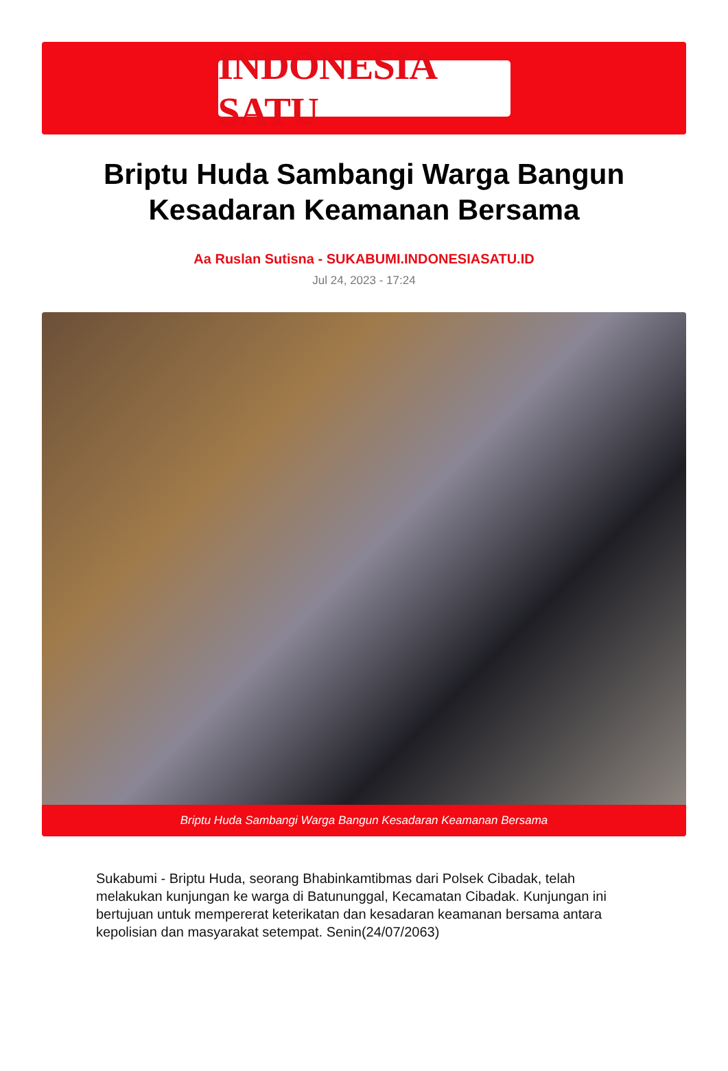INDONESIA SATU
Briptu Huda Sambangi Warga Bangun Kesadaran Keamanan Bersama
Aa Ruslan Sutisna - SUKABUMI.INDONESIASATU.ID
Jul 24, 2023 - 17:24
Briptu Huda Sambangi Warga Bangun Kesadaran Keamanan Bersama
Sukabumi - Briptu Huda, seorang Bhabinkamtibmas dari Polsek Cibadak, telah melakukan kunjungan ke warga di Batununggal, Kecamatan Cibadak. Kunjungan ini bertujuan untuk mempererat keterikatan dan kesadaran keamanan bersama antara kepolisian dan masyarakat setempat. Senin(24/07/2063)